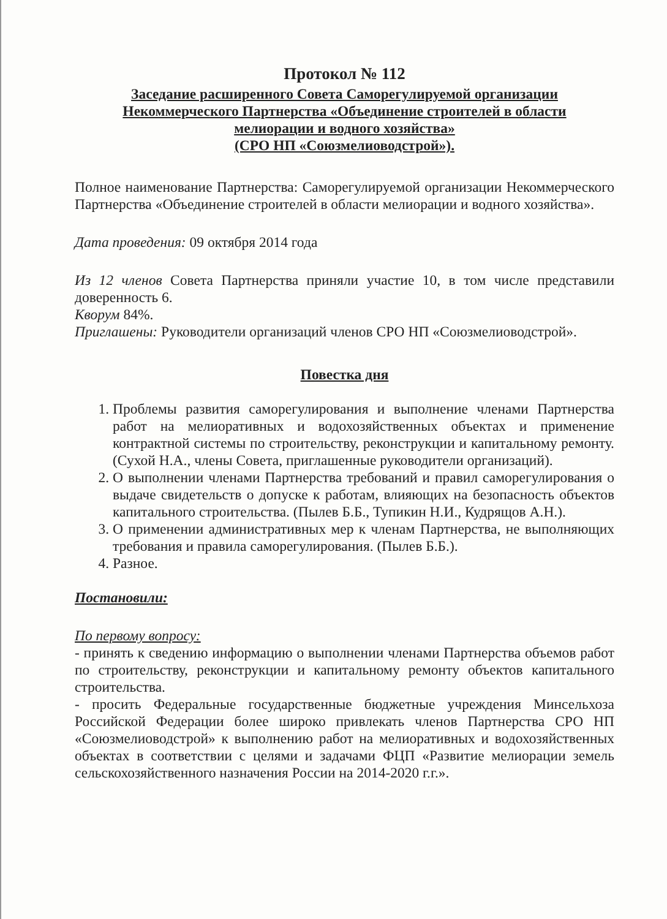Протокол № 112
Заседание расширенного Совета Саморегулируемой организации
Некоммерческого Партнерства «Объединение строителей в области
мелиорации и водного хозяйства»
(СРО НП «Союзмелиоводстрой»).
Полное наименование Партнерства: Саморегулируемой организации Некоммерческого Партнерства «Объединение строителей в области мелиорации и водного хозяйства».
Дата проведения: 09 октября 2014 года
Из 12 членов Совета Партнерства приняли участие 10, в том числе представили доверенность 6.
Кворум 84%.
Приглашены: Руководители организаций членов СРО НП «Союзмелиоводстрой».
Повестка дня
1. Проблемы развития саморегулирования и выполнение членами Партнерства работ на мелиоративных и водохозяйственных объектах и применение контрактной системы по строительству, реконструкции и капитальному ремонту. (Сухой Н.А., члены Совета, приглашенные руководители организаций).
2. О выполнении членами Партнерства требований и правил саморегулирования о выдаче свидетельств о допуске к работам, влияющих на безопасность объектов капитального строительства. (Пылев Б.Б., Тупикин Н.И., Кудрящов А.Н.).
3. О применении административных мер к членам Партнерства, не выполняющих требования и правила саморегулирования. (Пылев Б.Б.).
4. Разное.
Постановили:
По первому вопросу:
- принять к сведению информацию о выполнении членами Партнерства объемов работ по строительству, реконструкции и капитальному ремонту объектов капитального строительства.
- просить Федеральные государственные бюджетные учреждения Минсельхоза Российской Федерации более широко привлекать членов Партнерства СРО НП «Союзмелиоводстрой» к выполнению работ на мелиоративных и водохозяйственных объектах в соответствии с целями и задачами ФЦП «Развитие мелиорации земель сельскохозяйственного назначения России на 2014-2020 г.г.».